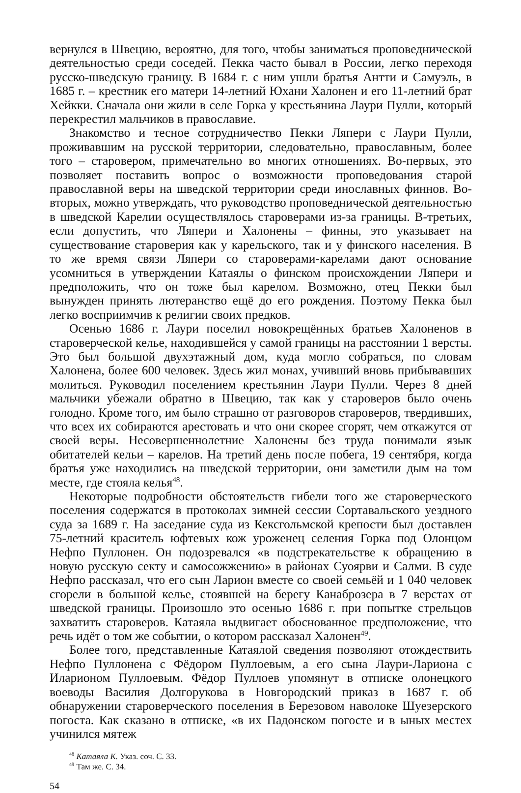вернулся в Швецию, вероятно, для того, чтобы заниматься проповеднической деятельностью среди соседей. Пекка часто бывал в России, легко переходя русско-шведскую границу. В 1684 г. с ним ушли братья Антти и Самуэль, в 1685 г. – крестник его матери 14-летний Юхани Халонен и его 11-летний брат Хейкки. Сначала они жили в селе Горка у крестьянина Лаури Пулли, который перекрестил мальчиков в православие.
Знакомство и тесное сотрудничество Пекки Ляпери с Лаури Пулли, проживавшим на русской территории, следовательно, православным, более того – старовером, примечательно во многих отношениях. Во-первых, это позволяет поставить вопрос о возможности проповедования старой православной веры на шведской территории среди инославных финнов. Во-вторых, можно утверждать, что руководство проповеднической деятельностью в шведской Карелии осуществлялось староверами из-за границы. В-третьих, если допустить, что Ляпери и Халонены – финны, это указывает на существование староверия как у карельского, так и у финского населения. В то же время связи Ляпери со староверами-карелами дают основание усомниться в утверждении Катаялы о финском происхождении Ляпери и предположить, что он тоже был карелом. Возможно, отец Пекки был вынужден принять лютеранство ещё до его рождения. Поэтому Пекка был легко восприимчив к религии своих предков.
Осенью 1686 г. Лаури поселил новокрещённых братьев Халоненов в староверческой келье, находившейся у самой границы на расстоянии 1 версты. Это был большой двухэтажный дом, куда могло собраться, по словам Халонена, более 600 человек. Здесь жил монах, учивший вновь прибывавших молиться. Руководил поселением крестьянин Лаури Пулли. Через 8 дней мальчики убежали обратно в Швецию, так как у староверов было очень голодно. Кроме того, им было страшно от разговоров староверов, твердивших, что всех их собираются арестовать и что они скорее сгорят, чем откажутся от своей веры. Несовершеннолетние Халонены без труда понимали язык обитателей кельи – карелов. На третий день после побега, 19 сентября, когда братья уже находились на шведской территории, они заметили дым на том месте, где стояла келья<sup>48</sup>.
Некоторые подробности обстоятельств гибели того же староверческого поселения содержатся в протоколах зимней сессии Сортавальского уездного суда за 1689 г. На заседание суда из Кексгольмской крепости был доставлен 75-летний краситель юфтевых кож уроженец селения Горка под Олонцом Нефпо Пуллонен. Он подозревался «в подстрекательстве к обращению в новую русскую секту и самосожжению» в районах Суоярви и Салми. В суде Нефпо рассказал, что его сын Ларион вместе со своей семьёй и 1 040 человек сгорели в большой келье, стоявшей на берегу Канаброзера в 7 верстах от шведской границы. Произошло это осенью 1686 г. при попытке стрельцов захватить староверов. Катаяла выдвигает обоснованное предположение, что речь идёт о том же событии, о котором рассказал Халонен<sup>49</sup>.
Более того, представленные Катаялой сведения позволяют отождествить Нефпо Пуллонена с Фёдором Пуллоевым, а его сына Лаури-Лариона с Иларионом Пуллоевым. Фёдор Пуллоев упомянут в отписке олонецкого воеводы Василия Долгорукова в Новгородский приказ в 1687 г. об обнаружении староверческого поселения в Березовом наволоке Шуезерского погоста. Как сказано в отписке, «в их Падонском погосте и в ыных местех учинился мятеж
<sup>48</sup> Катаяла К. Указ. соч. С. 33.
<sup>49</sup> Там же. С. 34.
54